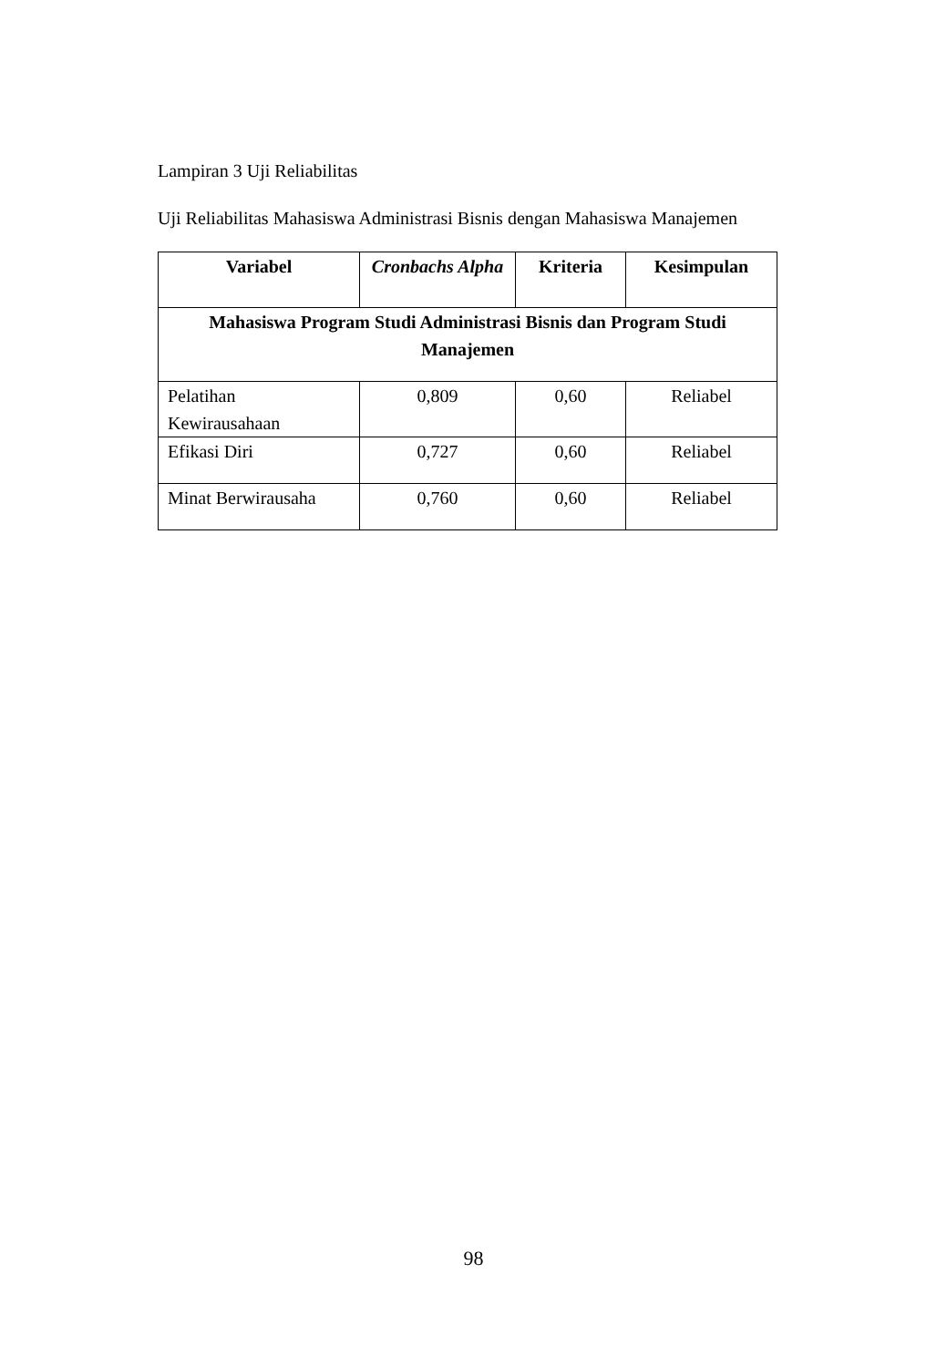Lampiran 3 Uji Reliabilitas
Uji Reliabilitas Mahasiswa Administrasi Bisnis dengan Mahasiswa Manajemen
| Variabel | Cronbachs Alpha | Kriteria | Kesimpulan |
| --- | --- | --- | --- |
| Mahasiswa Program Studi Administrasi Bisnis dan Program Studi Manajemen | | | |
| Pelatihan Kewirausahaan | 0,809 | 0,60 | Reliabel |
| Efikasi Diri | 0,727 | 0,60 | Reliabel |
| Minat Berwirausaha | 0,760 | 0,60 | Reliabel |
98